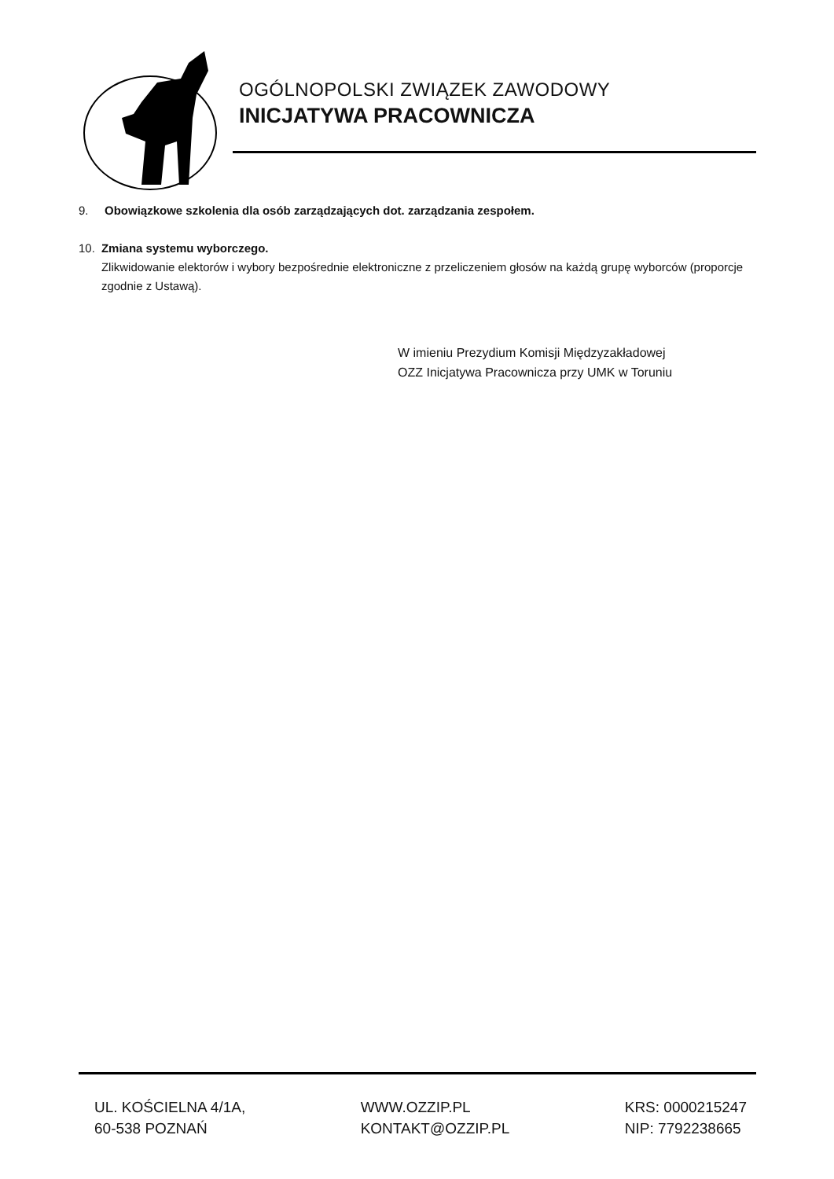OGÓLNOPOLSKI ZWIĄZEK ZAWODOWY
INICJATYWA PRACOWNICZA
9. Obowiązkowe szkolenia dla osób zarządzających dot. zarządzania zespołem.
10. Zmiana systemu wyborczego.
Zlikwidowanie elektorów i wybory bezpośrednie elektroniczne z przeliczeniem głosów na każdą grupę wyborców (proporcje zgodnie z Ustawą).
W imieniu Prezydium Komisji Międzyzakładowej
OZZ Inicjatywa Pracownicza przy UMK w Toruniu
UL. KOŚCIELNA 4/1A,
60-538 POZNAŃ
WWW.OZZIP.PL
KONTAKT@OZZIP.PL
KRS: 0000215247
NIP: 7792238665